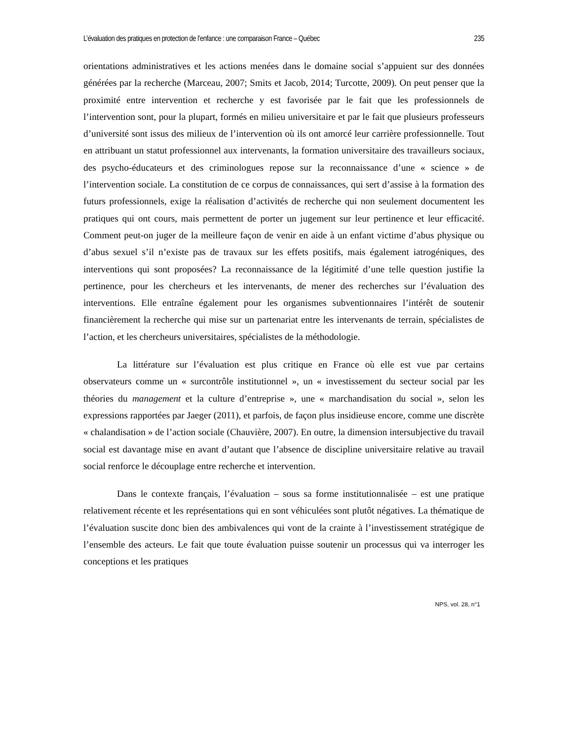L’évaluation des pratiques en protection de l’enfance : une comparaison France – Québec 235
orientations administratives et les actions menées dans le domaine social s’appuient sur des données générées par la recherche (Marceau, 2007; Smits et Jacob, 2014; Turcotte, 2009). On peut penser que la proximité entre intervention et recherche y est favorisée par le fait que les professionnels de l’intervention sont, pour la plupart, formés en milieu universitaire et par le fait que plusieurs professeurs d’université sont issus des milieux de l’intervention où ils ont amorcé leur carrière professionnelle. Tout en attribuant un statut professionnel aux intervenants, la formation universitaire des travailleurs sociaux, des psycho-éducateurs et des criminologues repose sur la reconnaissance d’une « science » de l’intervention sociale. La constitution de ce corpus de connaissances, qui sert d’assise à la formation des futurs professionnels, exige la réalisation d’activités de recherche qui non seulement documentent les pratiques qui ont cours, mais permettent de porter un jugement sur leur pertinence et leur efficacité. Comment peut-on juger de la meilleure façon de venir en aide à un enfant victime d’abus physique ou d’abus sexuel s’il n’existe pas de travaux sur les effets positifs, mais également iatrogéniques, des interventions qui sont proposées? La reconnaissance de la légitimité d’une telle question justifie la pertinence, pour les chercheurs et les intervenants, de mener des recherches sur l’évaluation des interventions. Elle entraîne également pour les organismes subventionnaires l’intérêt de soutenir financièrement la recherche qui mise sur un partenariat entre les intervenants de terrain, spécialistes de l’action, et les chercheurs universitaires, spécialistes de la méthodologie.
La littérature sur l’évaluation est plus critique en France où elle est vue par certains observateurs comme un « surcontrôle institutionnel », un « investissement du secteur social par les théories du management et la culture d’entreprise », une « marchandisation du social », selon les expressions rapportées par Jaeger (2011), et parfois, de façon plus insidieuse encore, comme une discrète « chalandisation » de l’action sociale (Chauvière, 2007). En outre, la dimension intersubjective du travail social est davantage mise en avant d’autant que l’absence de discipline universitaire relative au travail social renforce le découplage entre recherche et intervention.
Dans le contexte français, l’évaluation – sous sa forme institutionnalisée – est une pratique relativement récente et les représentations qui en sont véhiculées sont plutôt négatives. La thématique de l’évaluation suscite donc bien des ambivalences qui vont de la crainte à l’investissement stratégique de l’ensemble des acteurs. Le fait que toute évaluation puisse soutenir un processus qui va interroger les conceptions et les pratiques
NPS, vol. 28, n°1